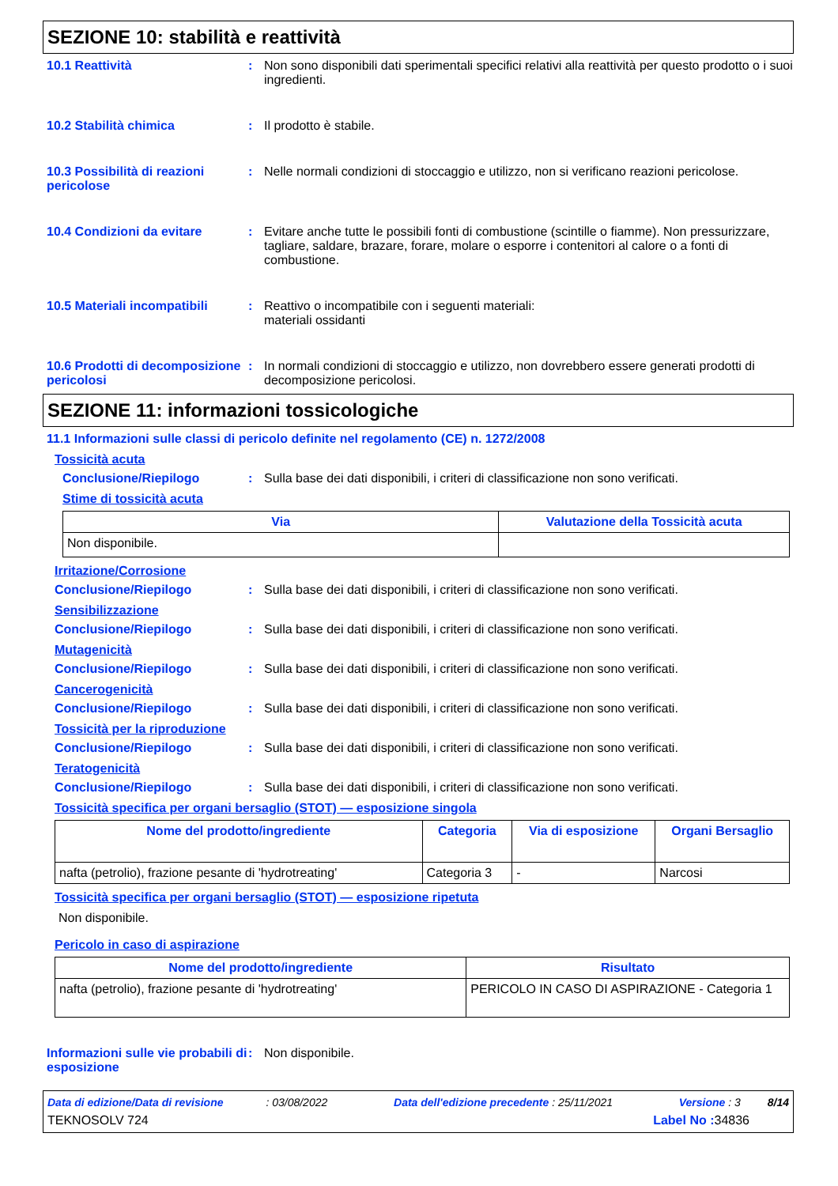SEZIONE 10: stabilità e reattività
10.1 Reattività : Non sono disponibili dati sperimentali specifici relativi alla reattività per questo prodotto o i suoi ingredienti.
10.2 Stabilità chimica : Il prodotto è stabile.
10.3 Possibilità di reazioni pericolose
: Nelle normali condizioni di stoccaggio e utilizzo, non si verificano reazioni pericolose.
10.4 Condizioni da evitare : Evitare anche tutte le possibili fonti di combustione (scintille o fiamme). Non pressurizzare, tagliare, saldare, brazare, forare, molare o esporre i contenitori al calore o a fonti di combustione.
10.5 Materiali incompatibili
: Reattivo o incompatibile con i seguenti materiali:
materiali ossidanti
10.6 Prodotti di decomposizione pericolosi
: In normali condizioni di stoccaggio e utilizzo, non dovrebbero essere generati prodotti di decomposizione pericolosi.
SEZIONE 11: informazioni tossicologiche
11.1 Informazioni sulle classi di pericolo definite nel regolamento (CE) n. 1272/2008
Tossicità acuta
Conclusione/Riepilogo : Sulla base dei dati disponibili, i criteri di classificazione non sono verificati.
Stime di tossicità acuta
| Via | Valutazione della Tossicità acuta |
| --- | --- |
| Non disponibile. | |
Irritazione/Corrosione
Conclusione/Riepilogo : Sulla base dei dati disponibili, i criteri di classificazione non sono verificati.
Sensibilizzazione
Conclusione/Riepilogo : Sulla base dei dati disponibili, i criteri di classificazione non sono verificati.
Mutagenicità
Conclusione/Riepilogo : Sulla base dei dati disponibili, i criteri di classificazione non sono verificati.
Cancerogenicità
Conclusione/Riepilogo : Sulla base dei dati disponibili, i criteri di classificazione non sono verificati.
Tossicità per la riproduzione
Conclusione/Riepilogo : Sulla base dei dati disponibili, i criteri di classificazione non sono verificati.
Teratogenicità
Conclusione/Riepilogo : Sulla base dei dati disponibili, i criteri di classificazione non sono verificati.
Tossicità specifica per organi bersaglio (STOT) — esposizione singola
| Nome del prodotto/ingrediente | Categoria | Via di esposizione | Organi Bersaglio |
| --- | --- | --- | --- |
| nafta (petrolio), frazione pesante di 'hydrotreating' | Categoria 3 | - | Narcosi |
Tossicità specifica per organi bersaglio (STOT) — esposizione ripetuta
Non disponibile.
Pericolo in caso di aspirazione
| Nome del prodotto/ingrediente | Risultato |
| --- | --- |
| nafta (petrolio), frazione pesante di 'hydrotreating' | PERICOLO IN CASO DI ASPIRAZIONE - Categoria 1 |
Informazioni sulle vie probabili di esposizione
: Non disponibile.
Data di edizione/Data di revisione : 03/08/2022 Data dell'edizione precedente : 25/11/2021 Versione : 3 8/14
TEKNOSOLV 724 Label No : 34836